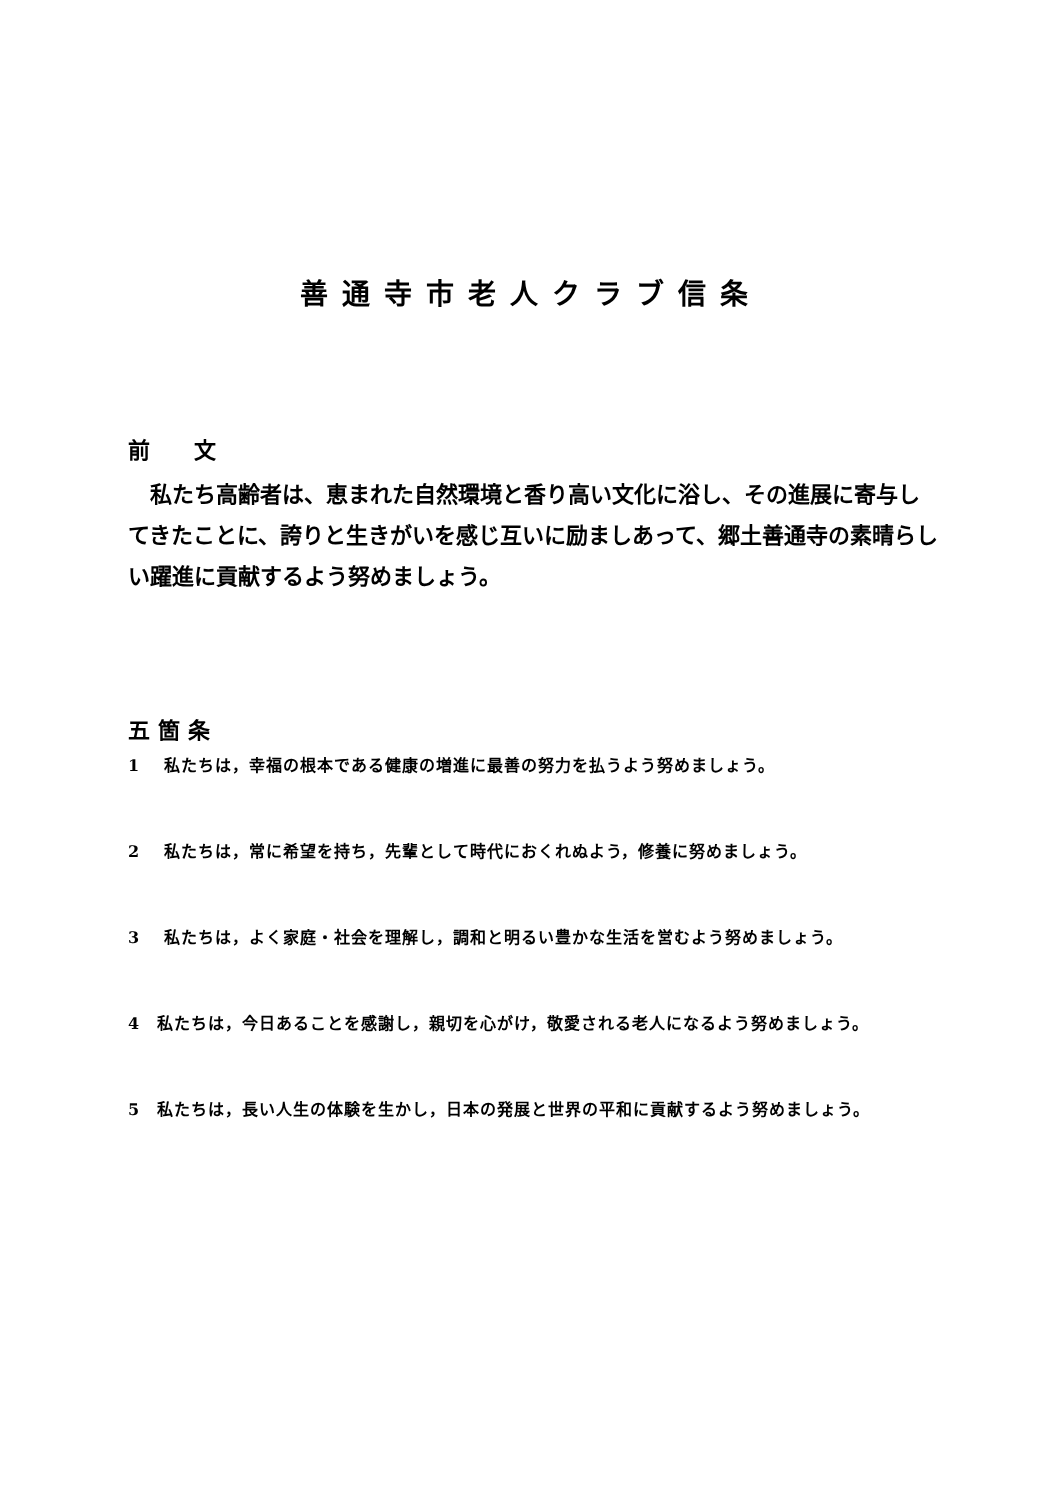善通寺市老人クラブ信条
前　　文
私たち高齢者は、恵まれた自然環境と香り高い文化に浴し、その進展に寄与してきたことに、誇りと生きがいを感じ互いに励ましあって、郷土善通寺の素晴らしい躍進に貢献するよう努めましょう。
五箇条
1　 私たちは，幸福の根本である健康の増進に最善の努力を払うよう努めましょう。
2　 私たちは，常に希望を持ち，先輩として時代におくれぬよう，修養に努めましょう。
3　 私たちは，よく家庭・社会を理解し，調和と明るい豊かな生活を営むよう努めましょう。
4　私たちは，今日あることを感謝し，親切を心がけ，敬愛される老人になるよう努めましょう。
5　私たちは，長い人生の体験を生かし，日本の発展と世界の平和に貢献するよう努めましょう。